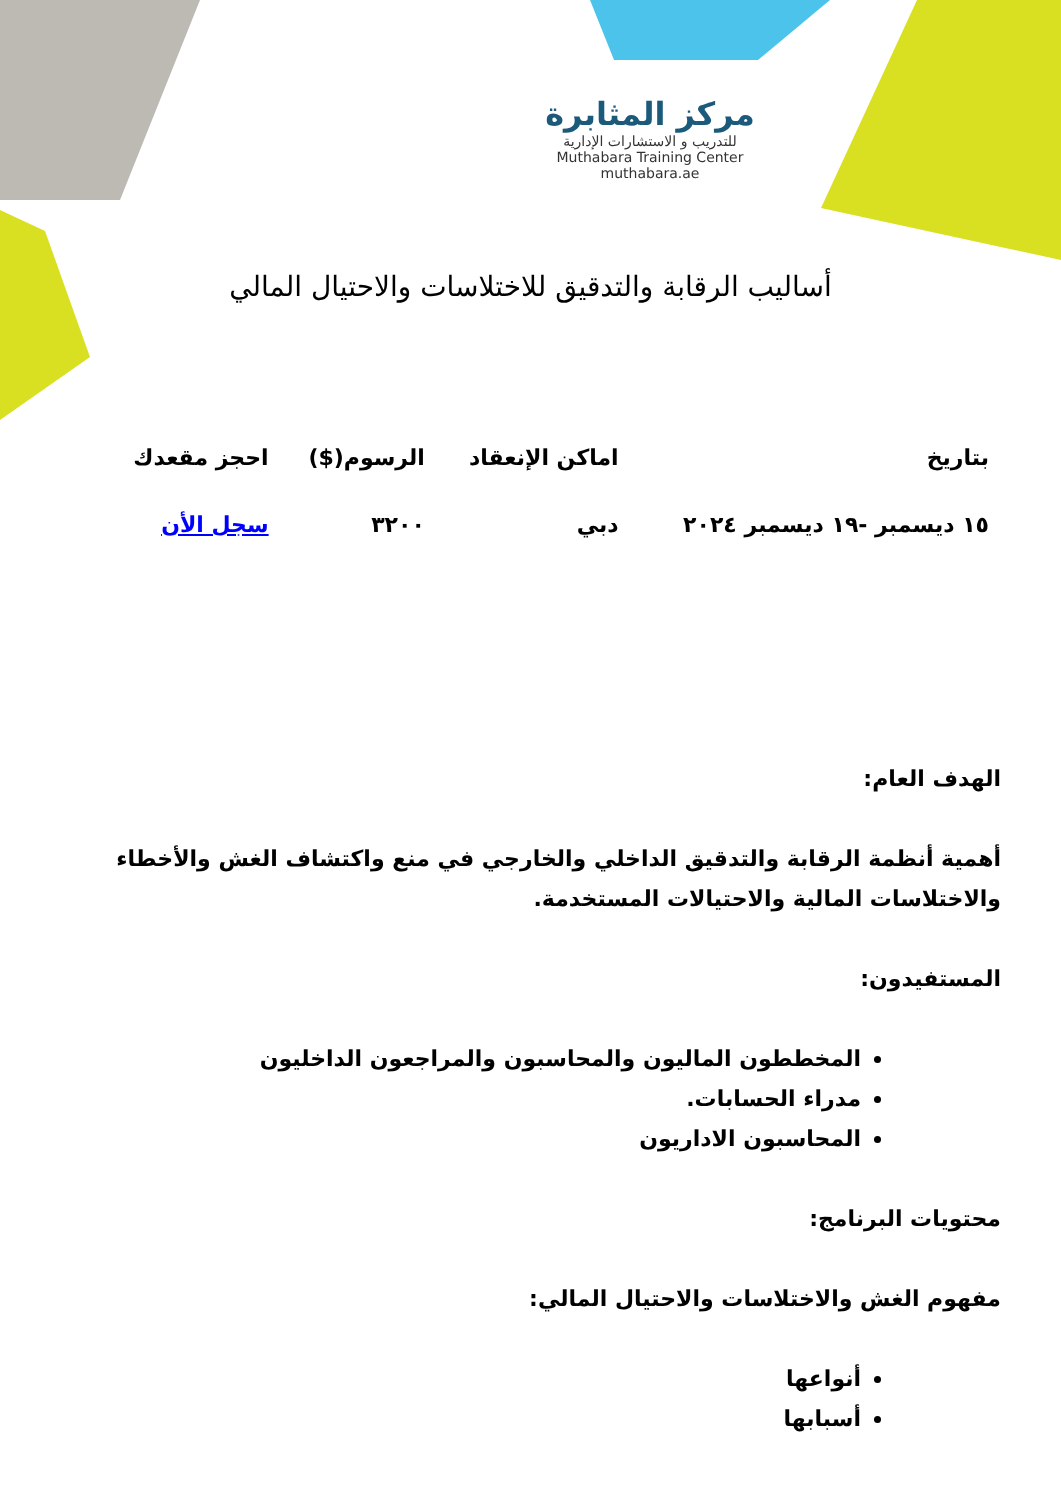مركز المثابرة
للتدريب و الاستشارات الإدارية
Muthabara Training Center
muthabara.ae
أساليب الرقابة والتدقيق للاختلاسات والاحتيال المالي
| بتاريخ | اماكن الإنعقاد | الرسوم($) | احجز مقعدك |
| --- | --- | --- | --- |
| ١٥ ديسمبر -١٩ ديسمبر ٢٠٢٤ | دبي | ٣٢٠٠ | سجل الأن |
الهدف العام:
أهمية أنظمة الرقابة والتدقيق الداخلي والخارجي في منع واكتشاف الغش والأخطاء والاختلاسات المالية والاحتيالات المستخدمة.
المستفيدون:
المخططون الماليون والمحاسبون والمراجعون الداخليون
مدراء الحسابات.
المحاسبون الاداريون
محتويات البرنامج:
مفهوم الغش والاختلاسات والاحتيال المالي:
أنواعها
أسبابها